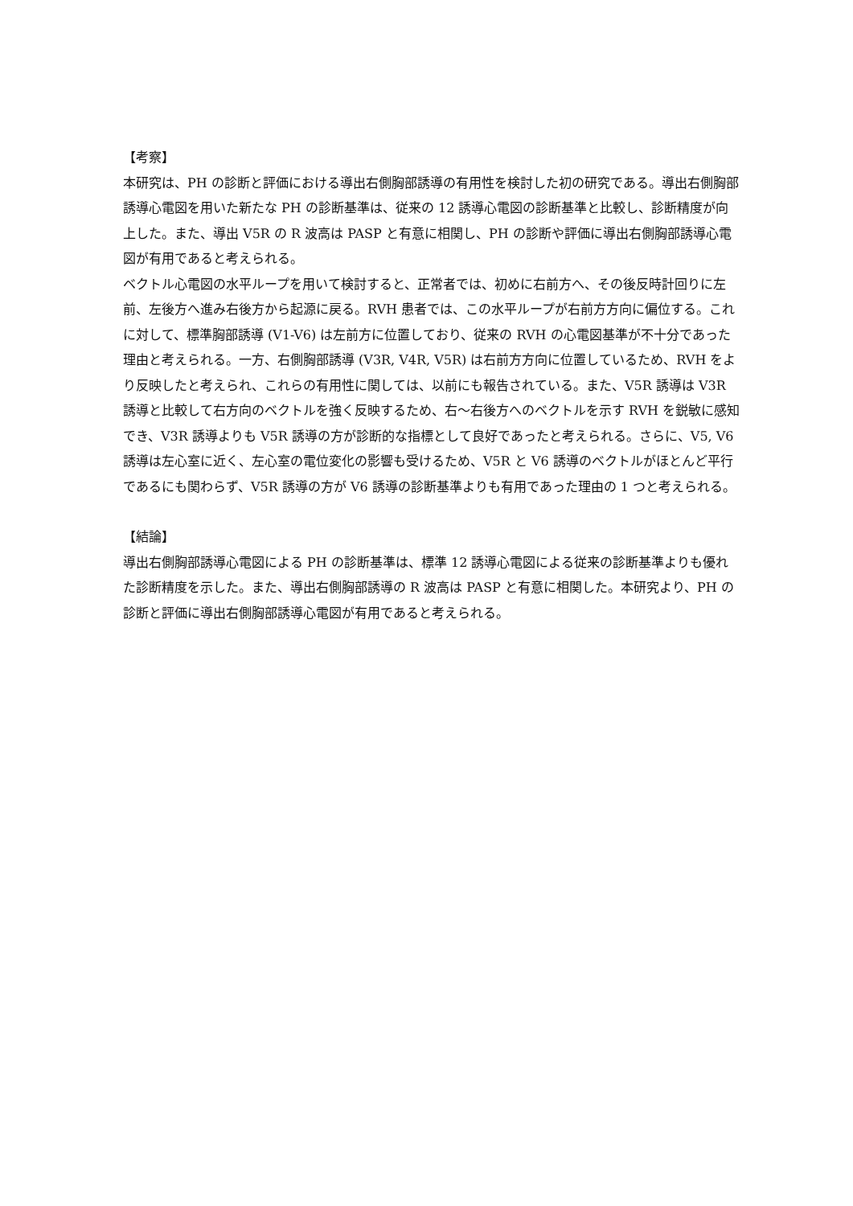【考察】
本研究は、PH の診断と評価における導出右側胸部誘導の有用性を検討した初の研究である。導出右側胸部誘導心電図を用いた新たな PH の診断基準は、従来の 12 誘導心電図の診断基準と比較し、診断精度が向上した。また、導出 V5R の R 波高は PASP と有意に相関し、PH の診断や評価に導出右側胸部誘導心電図が有用であると考えられる。
ベクトル心電図の水平ループを用いて検討すると、正常者では、初めに右前方へ、その後反時計回りに左前、左後方へ進み右後方から起源に戻る。RVH 患者では、この水平ループが右前方方向に偏位する。これに対して、標準胸部誘導 (V1-V6) は左前方に位置しており、従来の RVH の心電図基準が不十分であった理由と考えられる。一方、右側胸部誘導 (V3R, V4R, V5R) は右前方方向に位置しているため、RVH をより反映したと考えられ、これらの有用性に関しては、以前にも報告されている。また、V5R 誘導は V3R 誘導と比較して右方向のベクトルを強く反映するため、右～右後方へのベクトルを示す RVH を鋭敏に感知でき、V3R 誘導よりも V5R 誘導の方が診断的な指標として良好であったと考えられる。さらに、V5, V6 誘導は左心室に近く、左心室の電位変化の影響も受けるため、V5R と V6 誘導のベクトルがほとんど平行であるにも関わらず、V5R 誘導の方が V6 誘導の診断基準よりも有用であった理由の 1 つと考えられる。
【結論】
導出右側胸部誘導心電図による PH の診断基準は、標準 12 誘導心電図による従来の診断基準よりも優れた診断精度を示した。また、導出右側胸部誘導の R 波高は PASP と有意に相関した。本研究より、PH の診断と評価に導出右側胸部誘導心電図が有用であると考えられる。